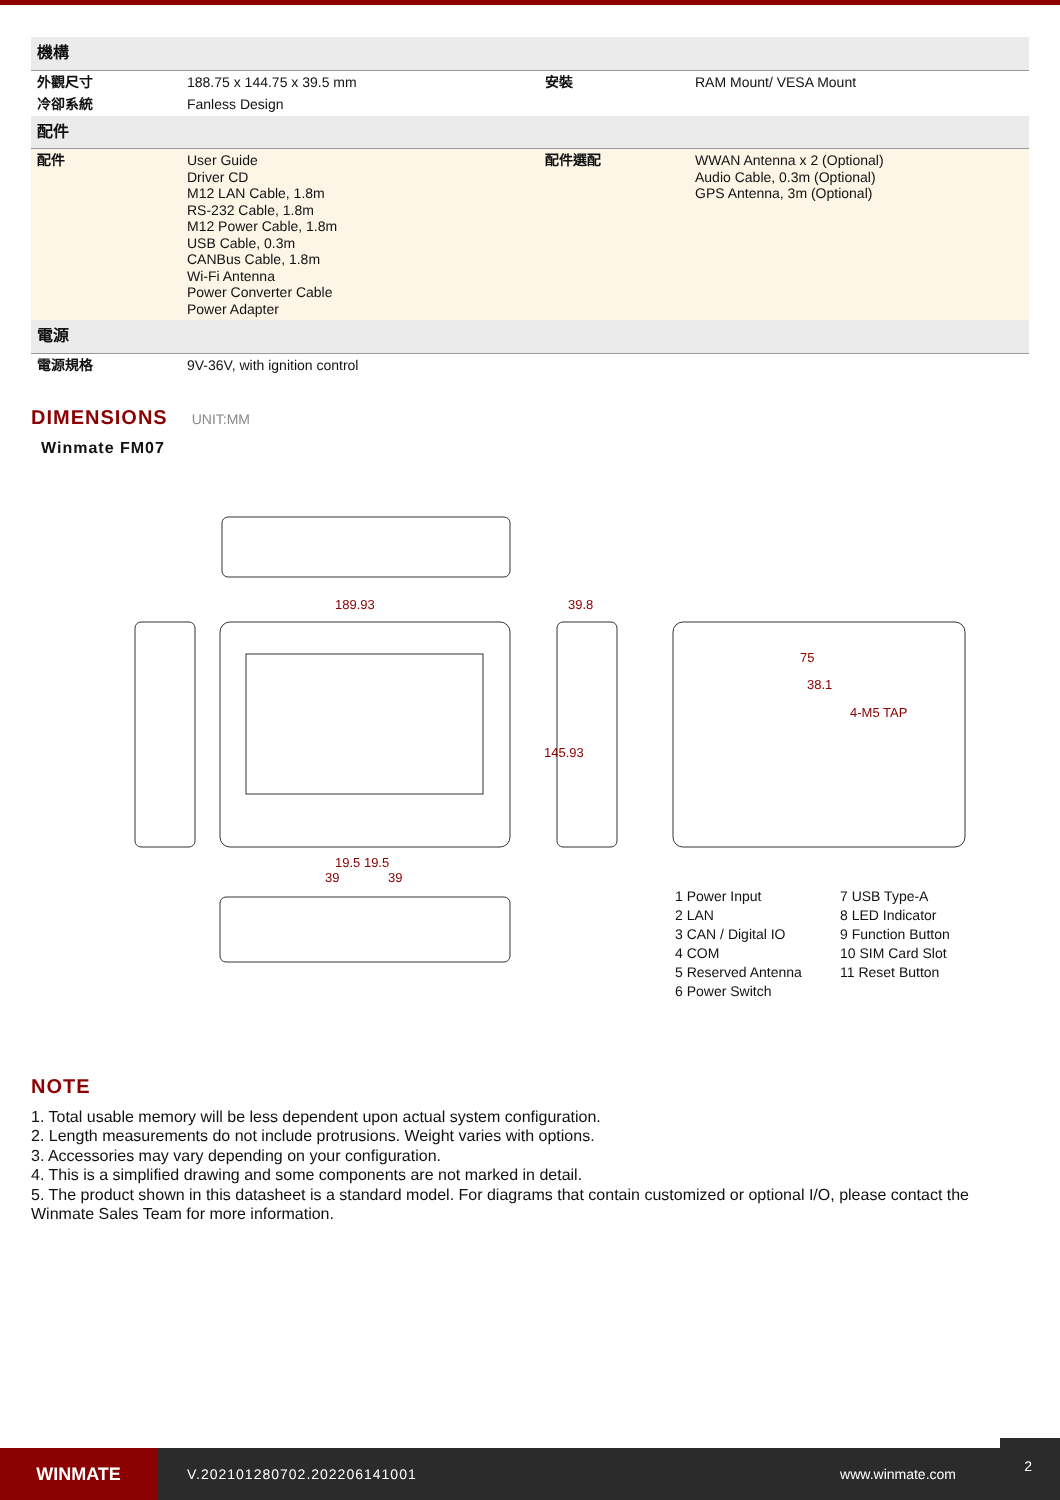| 機構 | | | |
| 外觀尺寸 | 188.75 x 144.75 x 39.5 mm | 安裝 | RAM Mount/ VESA Mount |
| 冷卻系統 | Fanless Design | | |
| 配件 | | | |
| 配件 | User Guide Driver CD M12 LAN Cable, 1.8m RS-232 Cable, 1.8m M12 Power Cable, 1.8m USB Cable, 0.3m CANBus Cable, 1.8m Wi-Fi Antenna Power Converter Cable Power Adapter | 配件選配 | WWAN Antenna x 2 (Optional) Audio Cable, 0.3m (Optional) GPS Antenna, 3m (Optional) |
| 電源 | | | |
| 電源規格 | 9V-36V, with ignition control | | |
DIMENSIONS
UNIT:MM
Winmate FM07
189.93
39.8
75
38.1
4-M5 TAP
19.5 19.5
39
39
145.93
1 Power Input 7 USB Type-A 2 LAN 8 LED Indicator 3 CAN / Digital IO 9 Function Button 4 COM 10 SIM Card Slot 5 Reserved Antenna 11 Reset Button 6 Power Switch
NOTE
1. Total usable memory will be less dependent upon actual system configuration.
2. Length measurements do not include protrusions. Weight varies with options.
3. Accessories may vary depending on your configuration.
4. This is a simplified drawing and some components are not marked in detail.
5. The product shown in this datasheet is a standard model. For diagrams that contain customized or optional I/O, please contact the Winmate Sales Team for more information.
WINMATE
V.202101280702.202206141001 www.winmate.com
2